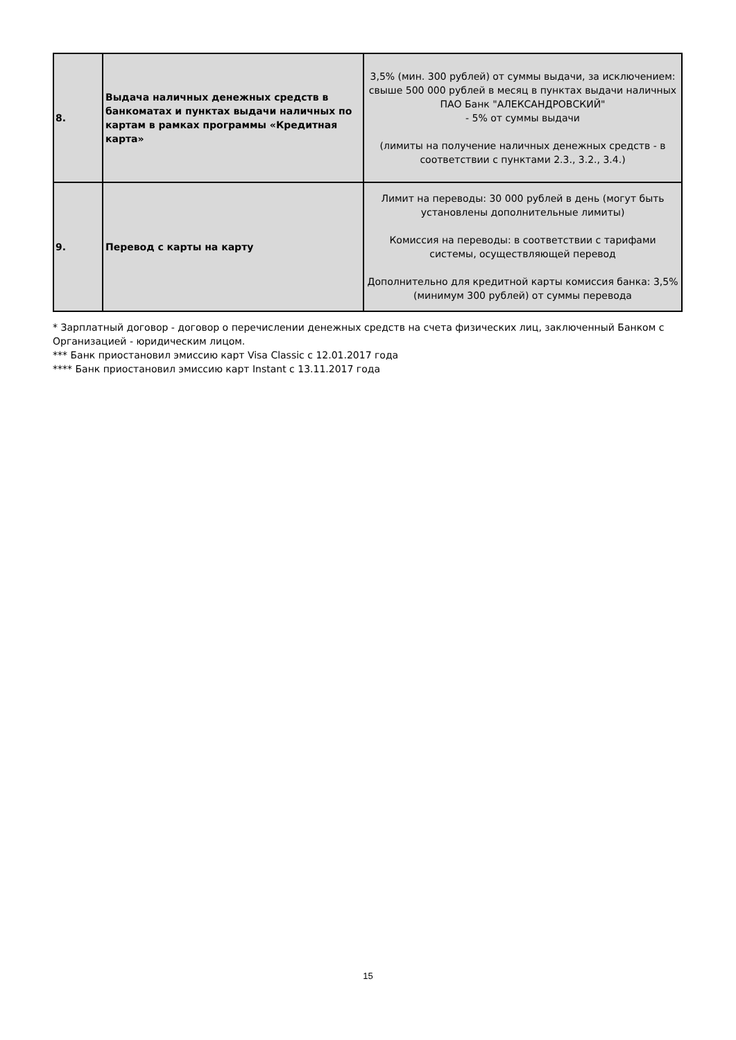| 8. | Выдача наличных денежных средств в банкоматах и пунктах выдачи наличных по картам в рамках программы «Кредитная карта» | 3,5% (мин. 300 рублей) от суммы выдачи, за исключением: свыше 500 000 рублей в месяц в пунктах выдачи наличных ПАО Банк "АЛЕКСАНДРОВСКИЙ" - 5% от суммы выдачи (лимиты на получение наличных денежных средств - в соответствии с пунктами 2.3., 3.2., 3.4.) |
| 9. | Перевод с карты на карту | Лимит на переводы: 30 000 рублей в день (могут быть установлены дополнительные лимиты) Комиссия на переводы: в соответствии с тарифами системы, осуществляющей перевод Дополнительно для кредитной карты комиссия банка: 3,5% (минимум 300 рублей) от суммы перевода |
* Зарплатный договор - договор о перечислении денежных средств на счета физических лиц, заключенный Банком с Организацией - юридическим лицом.
*** Банк приостановил эмиссию карт Visa Classic с 12.01.2017 года
**** Банк приостановил эмиссию карт Instant с 13.11.2017 года
15